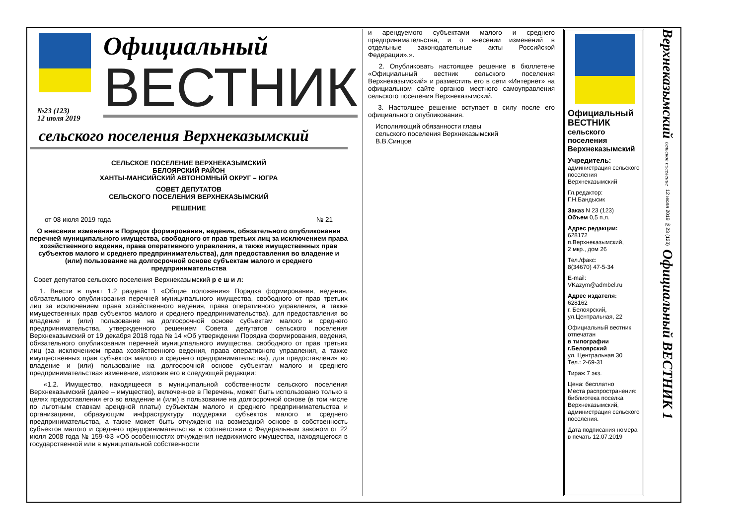№23 (123)
12 июля 2019
Официальный
ВЕСТНИК
сельского поселения Верхнеказымский
СЕЛЬСКОЕ ПОСЕЛЕНИЕ ВЕРХНЕКАЗЫМСКИЙ
БЕЛОЯРСКИЙ РАЙОН
ХАНТЫ-МАНСИЙСКИЙ АВТОНОМНЫЙ ОКРУГ – ЮГРА
СОВЕТ ДЕПУТАТОВ
СЕЛЬСКОГО ПОСЕЛЕНИЯ ВЕРХНЕКАЗЫМСКИЙ
РЕШЕНИЕ
от 08 июля 2019 года № 21
О внесении изменения в Порядок формирования, ведения, обязательного опубликования перечней муниципального имущества, свободного от прав третьих лиц за исключением права хозяйственного ведения, права оперативного управления, а также имущественных прав субъектов малого и среднего предпринимательства), для предоставления во владение и (или) пользование на долгосрочной основе субъектам малого и среднего предпринимательства
Совет депутатов сельского поселения Верхнеказымский р е ш и л:
1. Внести в пункт 1.2 раздела 1 «Общие положения» Порядка формирования, ведения, обязательного опубликования перечней муниципального имущества, свободного от прав третьих лиц за исключением права хозяйственного ведения, права оперативного управления, а также имущественных прав субъектов малого и среднего предпринимательства), для предоставления во владение и (или) пользование на долгосрочной основе субъектам малого и среднего предпринимательства, утвержденного решением Совета депутатов сельского поселения Верхнеказымский от 19 декабря 2018 года № 14 «Об утверждении Порядка формирования, ведения, обязательного опубликования перечней муниципального имущества, свободного от прав третьих лиц (за исключением права хозяйственного ведения, права оперативного управления, а также имущественных прав субъектов малого и среднего предпринимательства), для предоставления во владение и (или) пользование на долгосрочной основе субъектам малого и среднего предпринимательства» изменение, изложив его в следующей редакции:
«1.2. Имущество, находящееся в муниципальной собственности сельского поселения Верхнеказымский (далее – имущество), включенное в Перечень, может быть использовано только в целях предоставления его во владение и (или) в пользование на долгосрочной основе (в том числе по льготным ставкам арендной платы) субъектам малого и среднего предпринимательства и организациям, образующим инфраструктуру поддержки субъектов малого и среднего предпринимательства, а также может быть отчуждено на возмездной основе в собственность субъектов малого и среднего предпринимательства в соответствии с Федеральным законом от 22 июля 2008 года № 159-ФЗ «Об особенностях отчуждения недвижимого имущества, находящегося в государственной или в муниципальной собственности
и арендуемого субъектами малого и среднего предпринимательства, и о внесении изменений в отдельные законодательные акты Российской Федерации».».
2. Опубликовать настоящее решение в бюллетене «Официальный вестник сельского поселения Верхнеказымский» и разместить его в сети «Интернет» на официальном сайте органов местного самоуправления сельского поселения Верхнеказымский.
3. Настоящее решение вступает в силу после его официального опубликования.
Исполняющий обязанности главы
сельского поселения Верхнеказымский
В.В.Синцов
Официальный
ВЕСТНИК
сельского
поселения
Верхнеказымский
Учредитель:
администрация сельского поселения Верхнеказымский
Гл.редактор:
Г.Н.Бандысик
Заказ N 23 (123)
Объем 0,5 п.л.
Адрес редакции:
628172
п.Верхнеказымский,
2 мкр., дом 26
Тел./факс:
8(34670) 47-5-34
E-mail:
VKazym@admbel.ru
Адрес издателя:
628162
г. Белоярский,
ул.Центральная, 22
Официальный вестник отпечатан
в типографии г.Белоярский
ул. Центральная 30
Тел.: 2-69-31
Тираж 7 экз.
Цена: бесплатно
Места распространения: библиотека поселка Верхнеказымский, администрация сельского поселения.
Дата подписания номера в печать 12.07.2019
Верхнеказымский сельское поселение 12 июля 2019 №23 (123) Официальный ВЕСТНИК 1